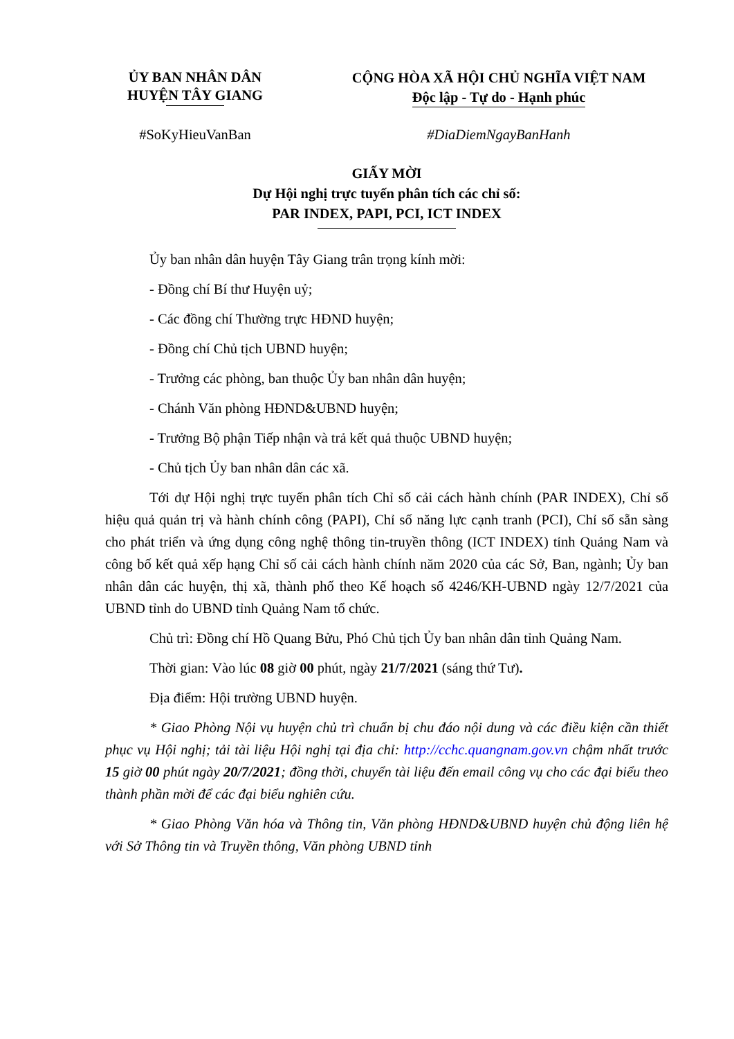ỦY BAN NHÂN DÂN
HUYỆN TÂY GIANG
CỘNG HÒA XÃ HỘI CHỦ NGHĨA VIỆT NAM
Độc lập - Tự do - Hạnh phúc
#SoKyHieuVanBan #DiaDiemNgayBanHanh
GIẤY MỜI
Dự Hội nghị trực tuyến phân tích các chỉ số:
PAR INDEX, PAPI, PCI, ICT INDEX
Ủy ban nhân dân huyện Tây Giang trân trọng kính mời:
- Đồng chí Bí thư Huyện uỷ;
- Các đồng chí Thường trực HĐND huyện;
- Đồng chí Chủ tịch UBND huyện;
- Trưởng các phòng, ban thuộc Ủy ban nhân dân huyện;
- Chánh Văn phòng HĐND&UBND huyện;
- Trưởng Bộ phận Tiếp nhận và trả kết quả thuộc UBND huyện;
- Chủ tịch Ủy ban nhân dân các xã.
Tới dự Hội nghị trực tuyến phân tích Chỉ số cải cách hành chính (PAR INDEX), Chỉ số hiệu quả quản trị và hành chính công (PAPI), Chỉ số năng lực cạnh tranh (PCI), Chỉ số sẵn sàng cho phát triển và ứng dụng công nghệ thông tin-truyền thông (ICT INDEX) tỉnh Quảng Nam và công bố kết quả xếp hạng Chỉ số cải cách hành chính năm 2020 của các Sở, Ban, ngành; Ủy ban nhân dân các huyện, thị xã, thành phố theo Kế hoạch số 4246/KH-UBND ngày 12/7/2021 của UBND tỉnh do UBND tỉnh Quảng Nam tổ chức.
Chủ trì: Đồng chí Hồ Quang Bửu, Phó Chủ tịch Ủy ban nhân dân tỉnh Quảng Nam.
Thời gian: Vào lúc 08 giờ 00 phút, ngày 21/7/2021 (sáng thứ Tư).
Địa điểm: Hội trường UBND huyện.
* Giao Phòng Nội vụ huyện chủ trì chuẩn bị chu đáo nội dung và các điều kiện cần thiết phục vụ Hội nghị; tải tài liệu Hội nghị tại địa chỉ: http://cchc.quangnam.gov.vn chậm nhất trước 15 giờ 00 phút ngày 20/7/2021; đồng thời, chuyển tài liệu đến email công vụ cho các đại biểu theo thành phần mời để các đại biểu nghiên cứu.
* Giao Phòng Văn hóa và Thông tin, Văn phòng HĐND&UBND huyện chủ động liên hệ với Sở Thông tin và Truyền thông, Văn phòng UBND tỉnh